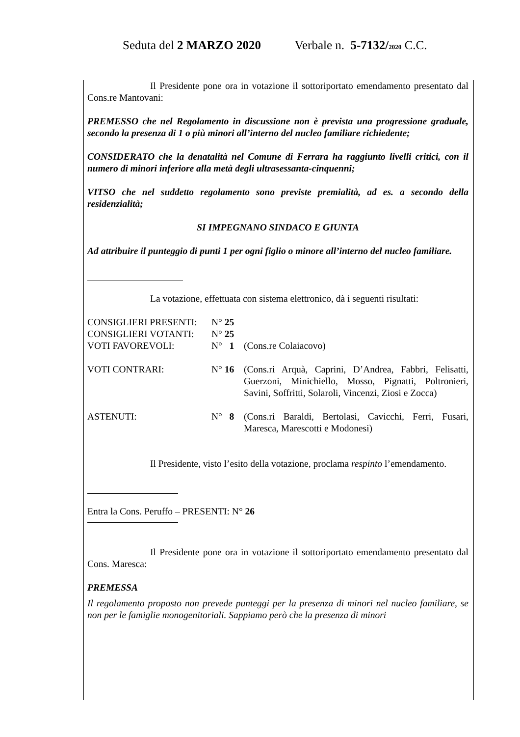Seduta del 2 MARZO 2020 Verbale n. 5-7132/2020 C.C.
Il Presidente pone ora in votazione il sottoriportato emendamento presentato dal Cons.re Mantovani:
PREMESSO che nel Regolamento in discussione non è prevista una progressione graduale, secondo la presenza di 1 o più minori all’interno del nucleo familiare richiedente;
CONSIDERATO che la denatalità nel Comune di Ferrara ha raggiunto livelli critici, con il numero di minori inferiore alla metà degli ultrasessanta-cinquenni;
VITSO che nel suddetto regolamento sono previste premialità, ad es. a secondo della residenzialità;
SI IMPEGNANO SINDACO E GIUNTA
Ad attribuire il punteggio di punti 1 per ogni figlio o minore all’interno del nucleo familiare.
La votazione, effettuata con sistema elettronico, dà i seguenti risultati:
| CONSIGLIERI PRESENTI: | N° 25 | |
| CONSIGLIERI VOTANTI: | N° 25 | |
| VOTI FAVOREVOLI: | N° 1 | (Cons.re Colaiacovo) |
| VOTI CONTRARI: | N° 16 | (Cons.ri Arquà, Caprini, D’Andrea, Fabbri, Felisatti, Guerzoni, Minichiello, Mosso, Pignatti, Poltronieri, Savini, Soffritti, Solaroli, Vincenzi, Ziosi e Zocca) |
| ASTENUTI: | N° 8 | (Cons.ri Baraldi, Bertolasi, Cavicchi, Ferri, Fusari, Maresca, Marescotti e Modonesi) |
Il Presidente, visto l’esito della votazione, proclama respinto l’emendamento.
Entra la Cons. Peruffo – PRESENTI: N° 26
Il Presidente pone ora in votazione il sottoriportato emendamento presentato dal Cons. Maresca:
PREMESSA
Il regolamento proposto non prevede punteggi per la presenza di minori nel nucleo familiare, se non per le famiglie monogenitoriali. Sappiamo però che la presenza di minori